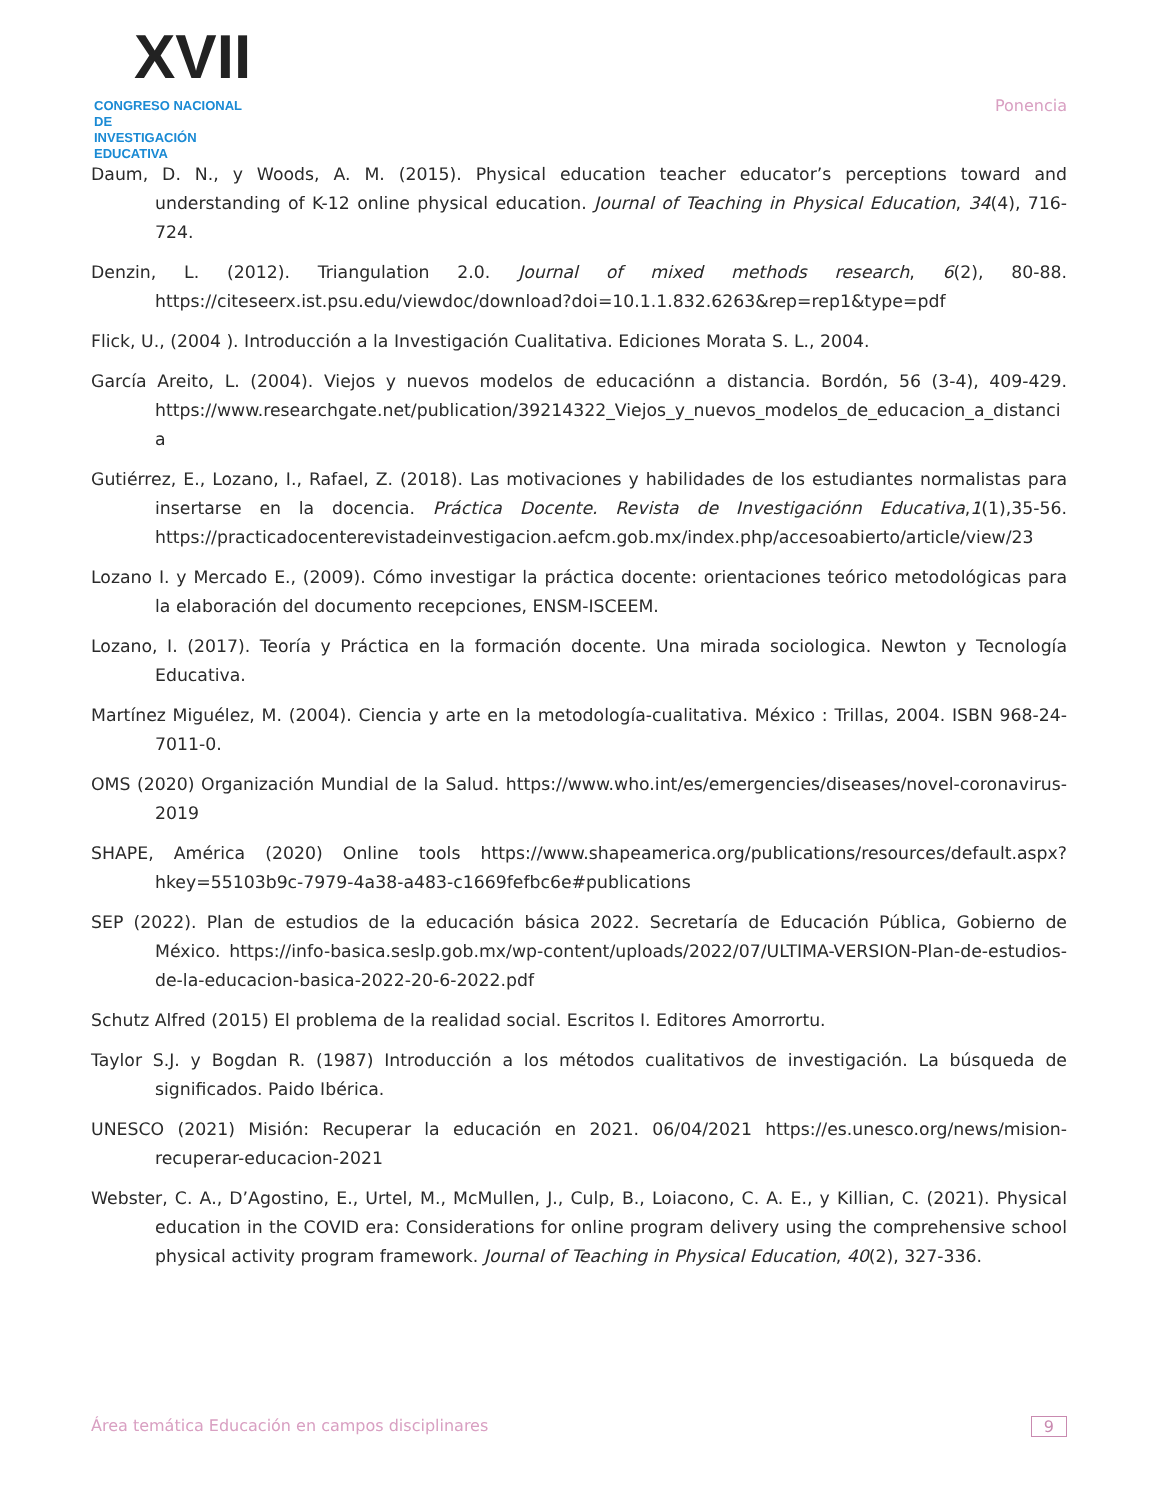XVII
CONGRESO NACIONAL DE
INVESTIGACIÓN EDUCATIVA
Ponencia
Daum, D. N., y Woods, A. M. (2015). Physical education teacher educator’s perceptions toward and understanding of K-12 online physical education. Journal of Teaching in Physical Education, 34(4), 716-724.
Denzin, L. (2012). Triangulation 2.0. Journal of mixed methods research, 6(2), 80-88. https://citeseerx.ist.psu.edu/viewdoc/download?doi=10.1.1.832.6263&rep=rep1&type=pdf
Flick, U., (2004 ). Introducción a la Investigación Cualitativa. Ediciones Morata S. L., 2004.
García Areito, L. (2004). Viejos y nuevos modelos de educaciónn a distancia. Bordón, 56 (3-4), 409-429. https://www.researchgate.net/publication/39214322_Viejos_y_nuevos_modelos_de_educacion_a_distancia
Gutiérrez, E., Lozano, I., Rafael, Z. (2018). Las motivaciones y habilidades de los estudiantes normalistas para insertarse en la docencia. Práctica Docente. Revista de Investigaciónn Educativa,1(1),35-56. https://practicadocenterevistadeinvestigacion.aefcm.gob.mx/index.php/accesoabierto/article/view/23
Lozano I. y Mercado E., (2009). Cómo investigar la práctica docente: orientaciones teórico metodológicas para la elaboración del documento recepciones, ENSM-ISCEEM.
Lozano, I. (2017). Teoría y Práctica en la formación docente. Una mirada sociologica. Newton y Tecnología Educativa.
Martínez Miguélez, M. (2004). Ciencia y arte en la metodología-cualitativa. México : Trillas, 2004. ISBN 968-24-7011-0.
OMS (2020) Organización Mundial de la Salud. https://www.who.int/es/emergencies/diseases/novel-coronavirus-2019
SHAPE, América (2020) Online tools https://www.shapeamerica.org/publications/resources/default.aspx?hkey=55103b9c-7979-4a38-a483-c1669fefbc6e#publications
SEP (2022). Plan de estudios de la educación básica 2022. Secretaría de Educación Pública, Gobierno de México. https://info-basica.seslp.gob.mx/wp-content/uploads/2022/07/ULTIMA-VERSION-Plan-de-estudios-de-la-educacion-basica-2022-20-6-2022.pdf
Schutz Alfred (2015) El problema de la realidad social. Escritos I. Editores Amorrortu.
Taylor S.J. y Bogdan R. (1987) Introducción a los métodos cualitativos de investigación. La búsqueda de significados. Paido Ibérica.
UNESCO (2021) Misión: Recuperar la educación en 2021. 06/04/2021 https://es.unesco.org/news/mision-recuperar-educacion-2021
Webster, C. A., D’Agostino, E., Urtel, M., McMullen, J., Culp, B., Loiacono, C. A. E., y Killian, C. (2021). Physical education in the COVID era: Considerations for online program delivery using the comprehensive school physical activity program framework. Journal of Teaching in Physical Education, 40(2), 327-336.
Área temática Educación en campos disciplinares 9